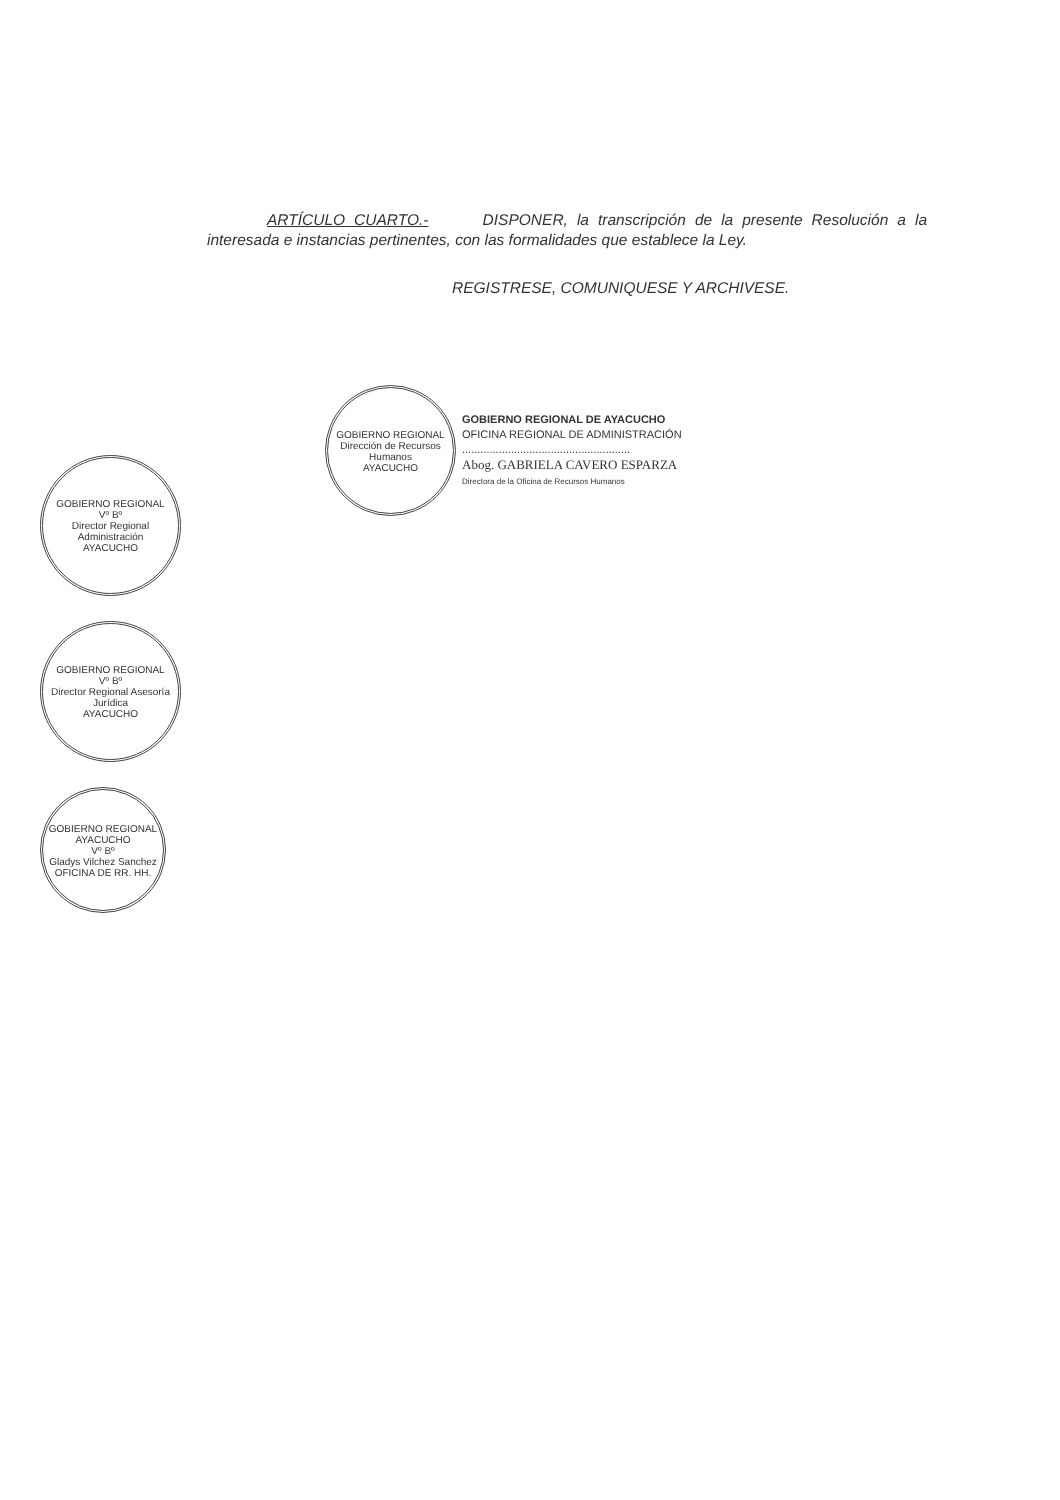ARTÍCULO CUARTO.- DISPONER, la transcripción de la presente Resolución a la interesada e instancias pertinentes, con las formalidades que establece la Ley.
REGISTRESE, COMUNIQUESE Y ARCHIVESE.
GOBIERNO REGIONAL
Dirección de Recursos Humanos
AYACUCHO
GOBIERNO REGIONAL DE AYACUCHO
OFICINA REGIONAL DE ADMINISTRACIÓN
.......................................................
Abog. GABRIELA CAVERO ESPARZA
Directora de la Oficina de Recursos Humanos
GOBIERNO REGIONAL
Vº Bº
Director Regional Administración
AYACUCHO
GOBIERNO REGIONAL
Vº Bº
Director Regional Asesoría Jurídica
AYACUCHO
GOBIERNO REGIONAL AYACUCHO
Vº Bº
Gladys Vilchez Sanchez
OFICINA DE RR. HH.